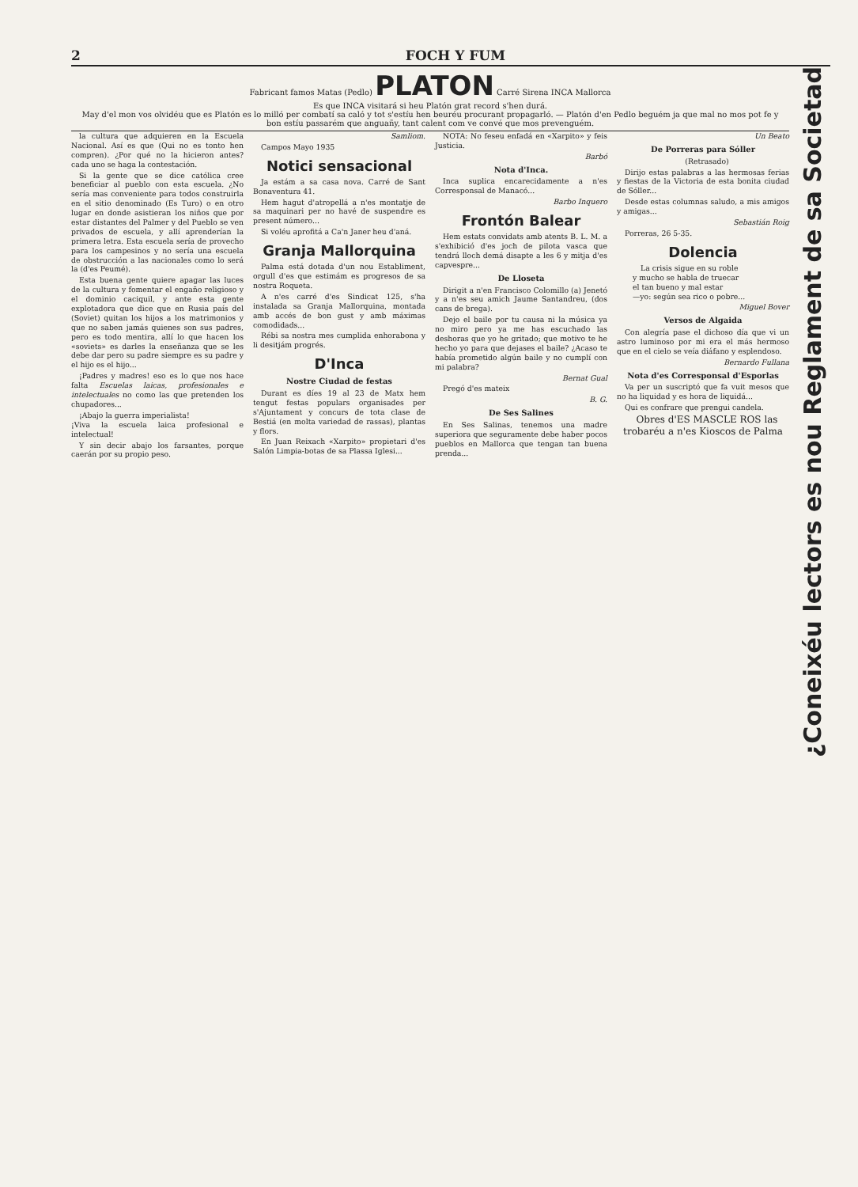2 FOCH Y FUM
Fabricant famos Matas (Pedlo) PLATON Carré Sirena INCA Mallorca
Es que INCA visitará si heu Platón grat record s'hen durá.
May d'el mon vos olvidéu que es Platón es lo milló per combatí sa caló y tot s'estíu hen beuréu procurant propagarló. — Platón d'en Pedlo beguém ja que mal no mos pot fe y bon estíu passarém que anguañy, tant calent com ve convé que mos prevenguém.
la cultura que adquieren en la Escuela Nacional. Así es que (Qui no es tonto hen compren). ¿Por qué no la hicieron antes? cada uno se haga la contestación.
Si la gente que se dice católica cree beneficiar al pueblo con esta escuela. ¿No sería mas conveniente para todos construirla en el sitio denominado (Es Turo) o en otro lugar en donde asistieran los niños que por estar distantes del Palmer y del Pueblo se ven privados de escuela, y allí aprenderían la primera letra. Esta escuela sería de provecho para los campesinos y no sería una escuela de obstrucción a las nacionales como lo será la (d'es Peumé).
Esta buena gente quiere apagar las luces de la cultura y fomentar el engaño religioso y el dominio caciquil, y ante esta gente explotadora que dice que en Rusia país del (Soviet) quitan los hijos a los matrimonios y que no saben jamás quienes son sus padres, pero es todo mentira, allí lo que hacen los «soviets» es darles la enseñanza que se les debe dar pero su padre siempre es su padre y el hijo es el hijo...
¡Padres y madres! eso es lo que nos hace falta Escuelas laicas, profesionales e intelectuales no como las que pretenden los chupadores...
¡Abajo la guerra imperialista!
¡Viva la escuela laica profesional e intelectual!
Y sin decir abajo los farsantes, porque caerán por su propio peso.
Samliom.
Campos Mayo 1935
Notici sensacional
Ja estám a sa casa nova. Carré de Sant Bonaventura 41.
Hem hagut d'atropellá a n'es montatje de sa maquinari per no havé de suspendre es present número...
Si voléu aprofitá a Ca'n Janer heu d'aná.
Granja Mallorquina
Palma está dotada d'un nou Establiment, orgull d'es que estimám es progresos de sa nostra Roqueta.
A n'es carré d'es Sindicat 125, s'ha instalada sa Granja Mallorquina, montada amb accés de bon gust y amb máximas comodidads...
Rébi sa nostra mes cumplida enhorabona y li desitjám progrés.
D'Inca
Nostre Ciudad de festas
Durant es díes 19 al 23 de Matx hem tengut festas populars organisades per s'Ajuntament y concurs de tota clase de Bestiá (en molta variedad de rassas), plantas y flors.
En Juan Reixach «Xarpito» propietari d'es Salón Limpia-botas de sa Plassa Iglesi...
NOTA: No feseu enfadá en «Xarpito» y feis Justicia.
Barbó
Nota d'Inca.
Inca suplica encarecidamente a n'es Corresponsal de Manacó...
Barbo Inquero
Frontón Balear
Hem estats convidats amb atents B. L. M. a s'exhibició d'es joch de pilota vasca que tendrá lloch demá disapte a les 6 y mitja d'es capvespre...
De Lloseta
Dirigit a n'en Francisco Colomillo (a) Jenetó y a n'es seu amich Jaume Santandreu, (dos cans de brega).
Dejo el baile por tu causa ni la música ya no miro pero ya me has escuchado las deshoras que yo he gritado; que motivo te he hecho yo para que dejases el baile? ¿Acaso te había prometido algún baile y no cumplí con mi palabra?
Bernat Gual
Pregó d'es mateix
B. G.
De Ses Salines
En Ses Salinas, tenemos una madre superiora que seguramente debe haber pocos pueblos en Mallorca que tengan tan buena prenda...
Un Beato
De Porreras para Sóller
(Retrasado)
Dirijo estas palabras a las hermosas ferias y fiestas de la Victoria de esta bonita ciudad de Sóller...
Desde estas columnas saludo, a mis amigos y amigas...
Sebastián Roig
Porreras, 26 5-35.
Dolencia
La crisis sigue en su roble
y mucho se habla de truecar
el tan bueno y mal estar
—yo: según sea rico o pobre...
Miguel Bover
Versos de Algaida
Con alegría pase el dichoso día que vi un astro luminoso por mi era el más hermoso que en el cielo se veía diáfano y esplendoso.
Bernardo Fullana
Nota d'es Corresponsal d'Esporlas
Va per un suscriptó que fa vuit mesos que no ha liquidad y es hora de liquidá...
Qui es confrare que prengui candela.
Obres d'ES MASCLE ROS las trobaréu a n'es Kioscos de Palma
¿Coneixéu lectors es nou Reglament de sa Societad